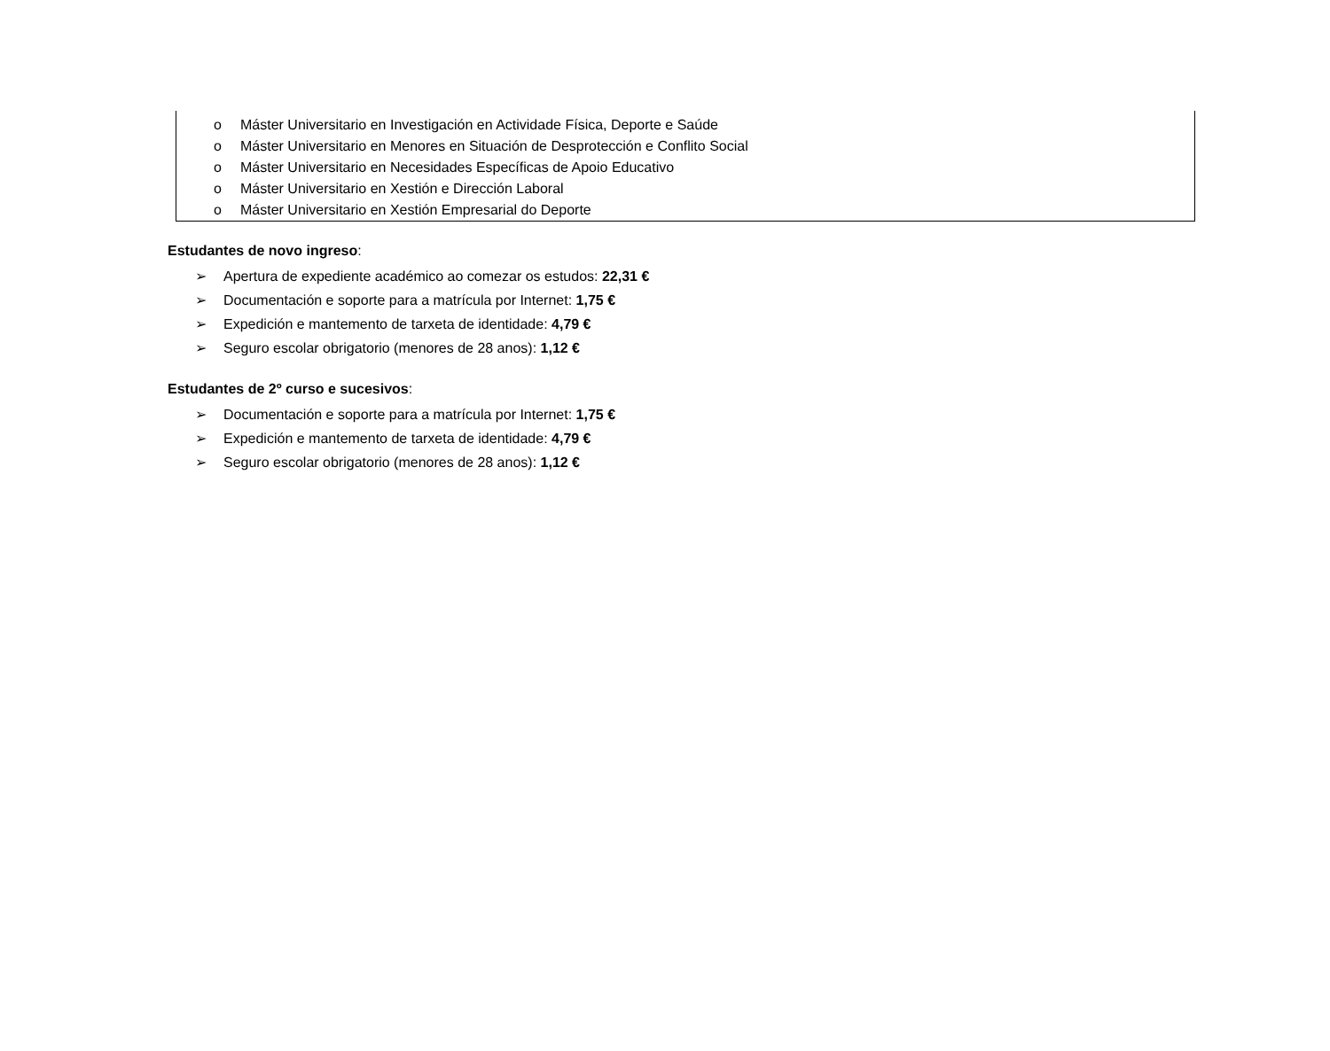o Máster Universitario en Investigación en Actividade Física, Deporte e Saúde
o Máster Universitario en Menores en Situación de Desprotección e Conflito Social
o Máster Universitario en Necesidades Específicas de Apoio Educativo
o Máster Universitario en Xestión e Dirección Laboral
o Máster Universitario en Xestión Empresarial do Deporte
Estudantes de novo ingreso:
➢ Apertura de expediente académico ao comezar os estudos: 22,31 €
➢ Documentación e soporte para a matrícula por Internet: 1,75 €
➢ Expedición e mantemento de tarxeta de identidade: 4,79 €
➢ Seguro escolar obrigatorio (menores de 28 anos): 1,12 €
Estudantes de 2º curso e sucesivos:
➢ Documentación e soporte para a matrícula por Internet: 1,75 €
➢ Expedición e mantemento de tarxeta de identidade: 4,79 €
➢ Seguro escolar obrigatorio (menores de 28 anos): 1,12 €